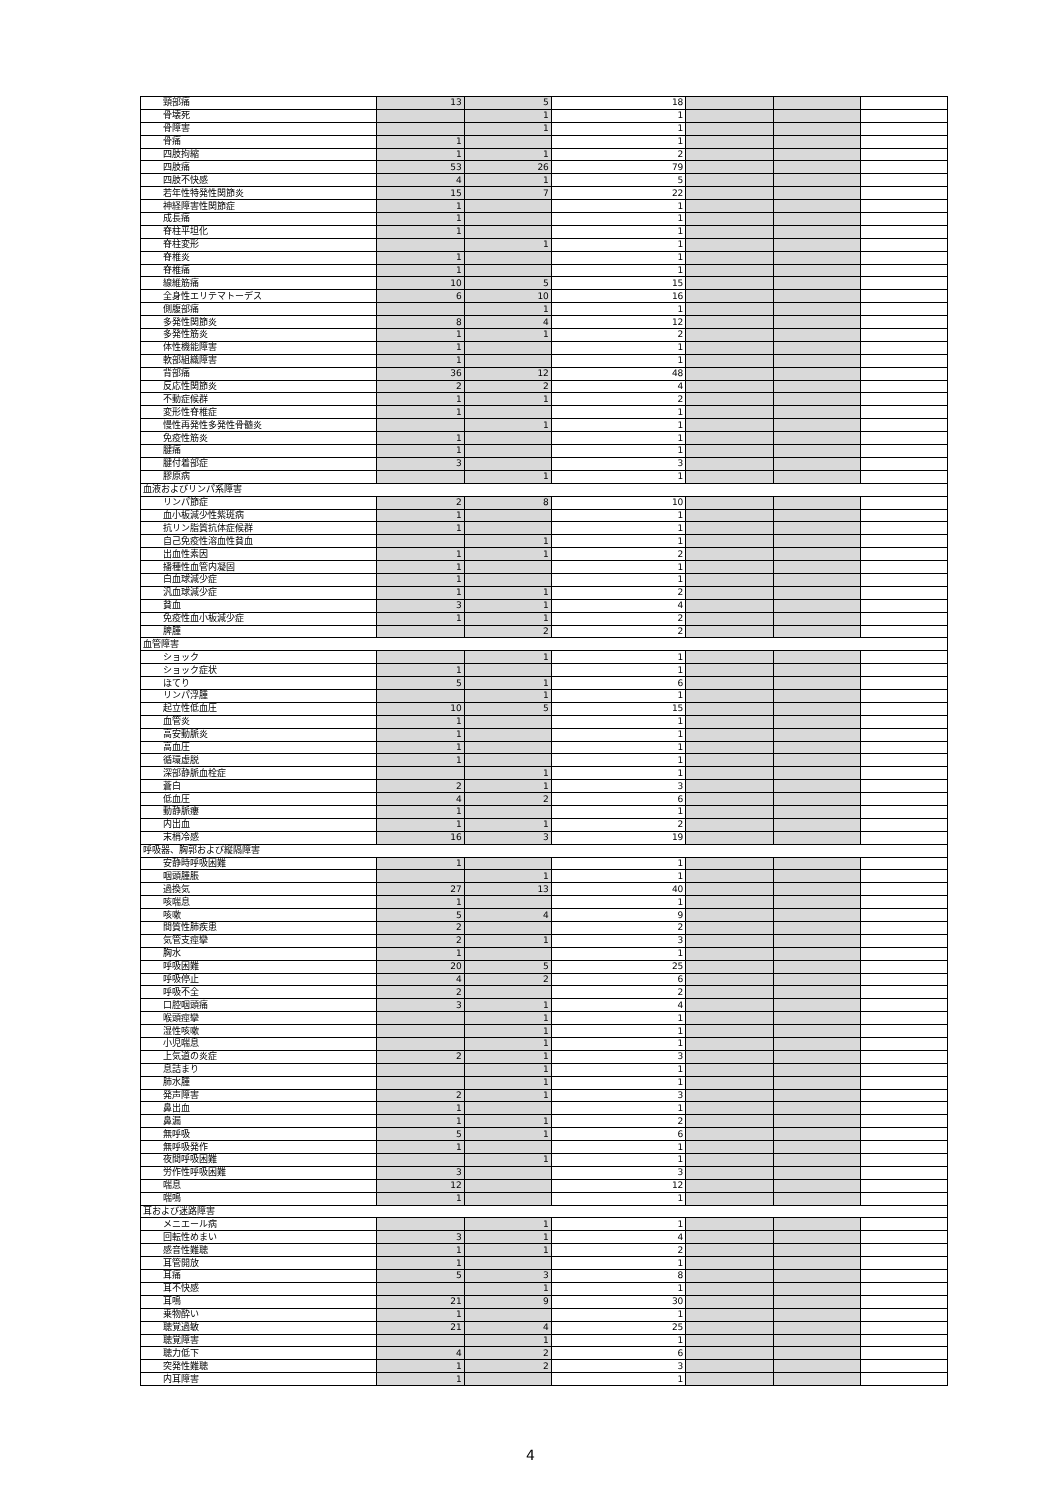| 頸部痛 | 13 | 5 | 18 | | | |
| 骨壊死 | | 1 | 1 | | | |
| 骨障害 | | 1 | 1 | | | |
| 骨痛 | 1 | | 1 | | | |
| 四肢拘縮 | 1 | 1 | 2 | | | |
| 四肢痛 | 53 | 26 | 79 | | | |
| 四肢不快感 | 4 | 1 | 5 | | | |
| 若年性特発性関節炎 | 15 | 7 | 22 | | | |
| 神経障害性関節症 | 1 | | 1 | | | |
| 成長痛 | 1 | | 1 | | | |
| 脊柱平坦化 | 1 | | 1 | | | |
| 脊柱変形 | | 1 | 1 | | | |
| 脊椎炎 | 1 | | 1 | | | |
| 脊椎痛 | 1 | | 1 | | | |
| 線維筋痛 | 10 | 5 | 15 | | | |
| 全身性エリテマトーデス | 6 | 10 | 16 | | | |
| 側腹部痛 | | 1 | 1 | | | |
| 多発性関節炎 | 8 | 4 | 12 | | | |
| 多発性筋炎 | 1 | 1 | 2 | | | |
| 体性機能障害 | 1 | | 1 | | | |
| 軟部組織障害 | 1 | | 1 | | | |
| 背部痛 | 36 | 12 | 48 | | | |
| 反応性関節炎 | 2 | 2 | 4 | | | |
| 不動症候群 | 1 | 1 | 2 | | | |
| 変形性脊椎症 | 1 | | 1 | | | |
| 慢性再発性多発性骨髄炎 | | 1 | 1 | | | |
| 免疫性筋炎 | 1 | | 1 | | | |
| 腱痛 | 1 | | 1 | | | |
| 腱付着部症 | 3 | | 3 | | | |
| 膠原病 | | 1 | 1 | | | |
| 血液およびリンパ系障害 | | | | | | |
| リンパ節症 | 2 | 8 | 10 | | | |
| 血小板減少性紫斑病 | 1 | | 1 | | | |
| 抗リン脂質抗体症候群 | 1 | | 1 | | | |
| 自己免疫性溶血性貧血 | | 1 | 1 | | | |
| 出血性素因 | 1 | 1 | 2 | | | |
| 播種性血管内凝固 | 1 | | 1 | | | |
| 白血球減少症 | 1 | | 1 | | | |
| 汎血球減少症 | 1 | 1 | 2 | | | |
| 貧血 | 3 | 1 | 4 | | | |
| 免疫性血小板減少症 | 1 | 1 | 2 | | | |
| 脾腫 | | 2 | 2 | | | |
| 血管障害 | | | | | | |
| ショック | | 1 | 1 | | | |
| ショック症状 | 1 | | 1 | | | |
| ほてり | 5 | 1 | 6 | | | |
| リンパ浮腫 | | 1 | 1 | | | |
| 起立性低血圧 | 10 | 5 | 15 | | | |
| 血管炎 | 1 | | 1 | | | |
| 高安動脈炎 | 1 | | 1 | | | |
| 高血圧 | 1 | | 1 | | | |
| 循環虚脱 | 1 | | 1 | | | |
| 深部静脈血栓症 | | 1 | 1 | | | |
| 蒼白 | 2 | 1 | 3 | | | |
| 低血圧 | 4 | 2 | 6 | | | |
| 動静脈瘻 | 1 | | 1 | | | |
| 内出血 | 1 | 1 | 2 | | | |
| 末梢冷感 | 16 | 3 | 19 | | | |
| 呼吸器、胸郭および縦隔障害 | | | | | | |
| 安静時呼吸困難 | 1 | | 1 | | | |
| 咽頭腫脹 | | 1 | 1 | | | |
| 過換気 | 27 | 13 | 40 | | | |
| 咳喘息 | 1 | | 1 | | | |
| 咳嗽 | 5 | 4 | 9 | | | |
| 間質性肺疾患 | 2 | | 2 | | | |
| 気管支痙攣 | 2 | 1 | 3 | | | |
| 胸水 | 1 | | 1 | | | |
| 呼吸困難 | 20 | 5 | 25 | | | |
| 呼吸停止 | 4 | 2 | 6 | | | |
| 呼吸不全 | 2 | | 2 | | | |
| 口腔咽頭痛 | 3 | 1 | 4 | | | |
| 喉頭痙攣 | | 1 | 1 | | | |
| 湿性咳嗽 | | 1 | 1 | | | |
| 小児喘息 | | 1 | 1 | | | |
| 上気道の炎症 | 2 | 1 | 3 | | | |
| 息詰まり | | 1 | 1 | | | |
| 肺水腫 | | 1 | 1 | | | |
| 発声障害 | 2 | 1 | 3 | | | |
| 鼻出血 | 1 | | 1 | | | |
| 鼻漏 | 1 | 1 | 2 | | | |
| 無呼吸 | 5 | 1 | 6 | | | |
| 無呼吸発作 | 1 | | 1 | | | |
| 夜間呼吸困難 | | 1 | 1 | | | |
| 労作性呼吸困難 | 3 | | 3 | | | |
| 喘息 | 12 | | 12 | | | |
| 喘鳴 | 1 | | 1 | | | |
| 耳および迷路障害 | | | | | | |
| メニエール病 | | 1 | 1 | | | |
| 回転性めまい | 3 | 1 | 4 | | | |
| 感音性難聴 | 1 | 1 | 2 | | | |
| 耳管開放 | 1 | | 1 | | | |
| 耳痛 | 5 | 3 | 8 | | | |
| 耳不快感 | | 1 | 1 | | | |
| 耳鳴 | 21 | 9 | 30 | | | |
| 乗物酔い | 1 | | 1 | | | |
| 聴覚過敏 | 21 | 4 | 25 | | | |
| 聴覚障害 | | 1 | 1 | | | |
| 聴力低下 | 4 | 2 | 6 | | | |
| 突発性難聴 | 1 | 2 | 3 | | | |
| 内耳障害 | 1 | | 1 | | | |
4